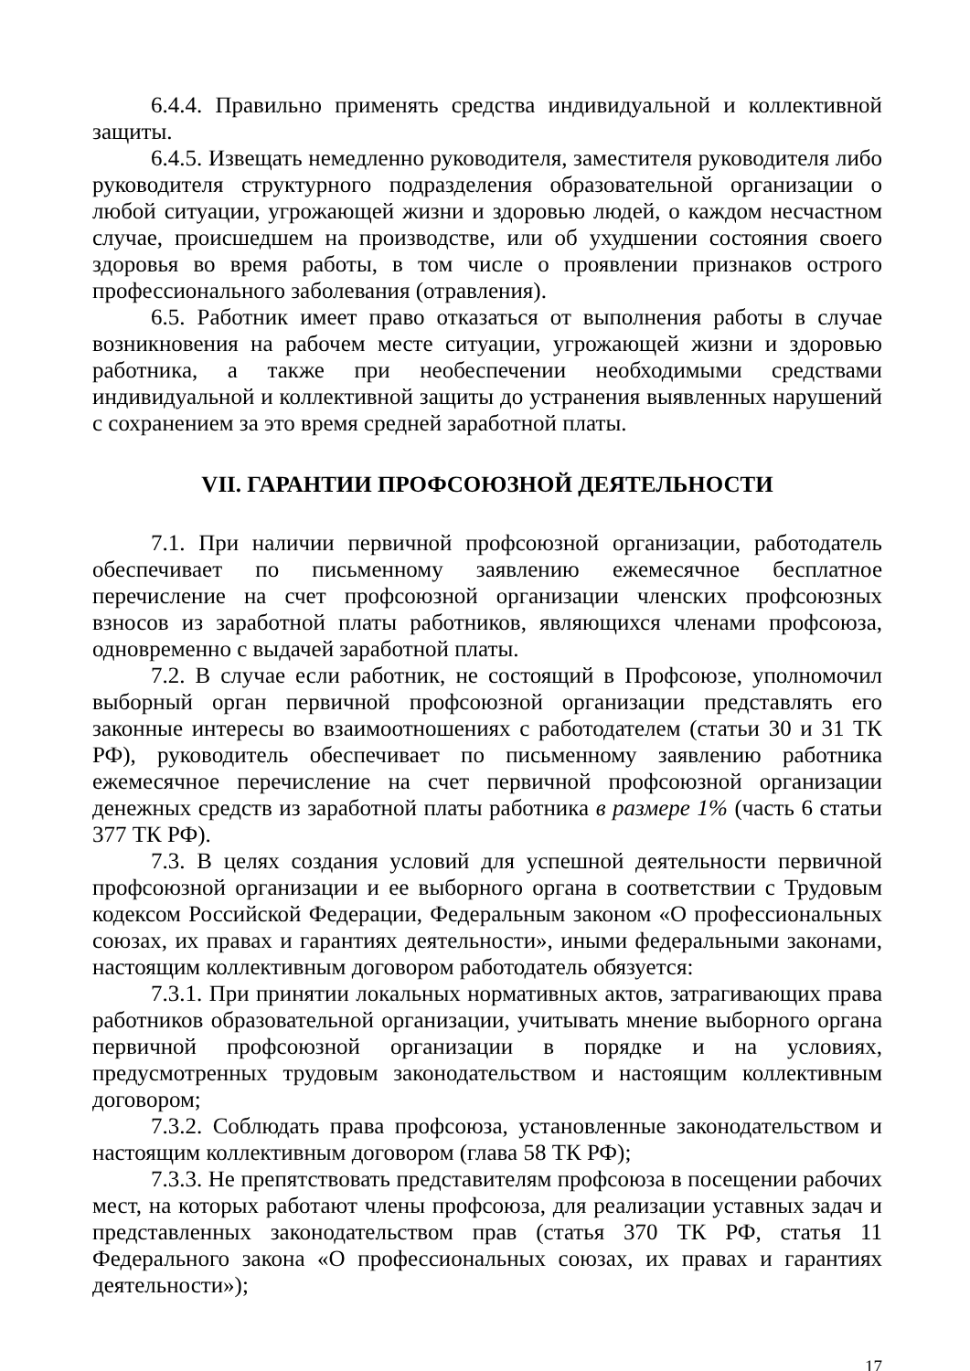6.4.4. Правильно применять средства индивидуальной и коллективной защиты.
6.4.5. Извещать немедленно руководителя, заместителя руководителя либо руководителя структурного подразделения образовательной организации о любой ситуации, угрожающей жизни и здоровью людей, о каждом несчастном случае, происшедшем на производстве, или об ухудшении состояния своего здоровья во время работы, в том числе о проявлении признаков острого профессионального заболевания (отравления).
6.5. Работник имеет право отказаться от выполнения работы в случае возникновения на рабочем месте ситуации, угрожающей жизни и здоровью работника, а также при необеспечении необходимыми средствами индивидуальной и коллективной защиты до устранения выявленных нарушений с сохранением за это время средней заработной платы.
VII. ГАРАНТИИ ПРОФСОЮЗНОЙ ДЕЯТЕЛЬНОСТИ
7.1. При наличии первичной профсоюзной организации, работодатель обеспечивает по письменному заявлению ежемесячное бесплатное перечисление на счет профсоюзной организации членских профсоюзных взносов из заработной платы работников, являющихся членами профсоюза, одновременно с выдачей заработной платы.
7.2. В случае если работник, не состоящий в Профсоюзе, уполномочил выборный орган первичной профсоюзной организации представлять его законные интересы во взаимоотношениях с работодателем (статьи 30 и 31 ТК РФ), руководитель обеспечивает по письменному заявлению работника ежемесячное перечисление на счет первичной профсоюзной организации денежных средств из заработной платы работника в размере 1% (часть 6 статьи 377 ТК РФ).
7.3. В целях создания условий для успешной деятельности первичной профсоюзной организации и ее выборного органа в соответствии с Трудовым кодексом Российской Федерации, Федеральным законом «О профессиональных союзах, их правах и гарантиях деятельности», иными федеральными законами, настоящим коллективным договором работодатель обязуется:
7.3.1. При принятии локальных нормативных актов, затрагивающих права работников образовательной организации, учитывать мнение выборного органа первичной профсоюзной организации в порядке и на условиях, предусмотренных трудовым законодательством и настоящим коллективным договором;
7.3.2. Соблюдать права профсоюза, установленные законодательством и настоящим коллективным договором (глава 58 ТК РФ);
7.3.3. Не препятствовать представителям профсоюза в посещении рабочих мест, на которых работают члены профсоюза, для реализации уставных задач и представленных законодательством прав (статья 370 ТК РФ, статья 11 Федерального закона «О профессиональных союзах, их правах и гарантиях деятельности»);
17